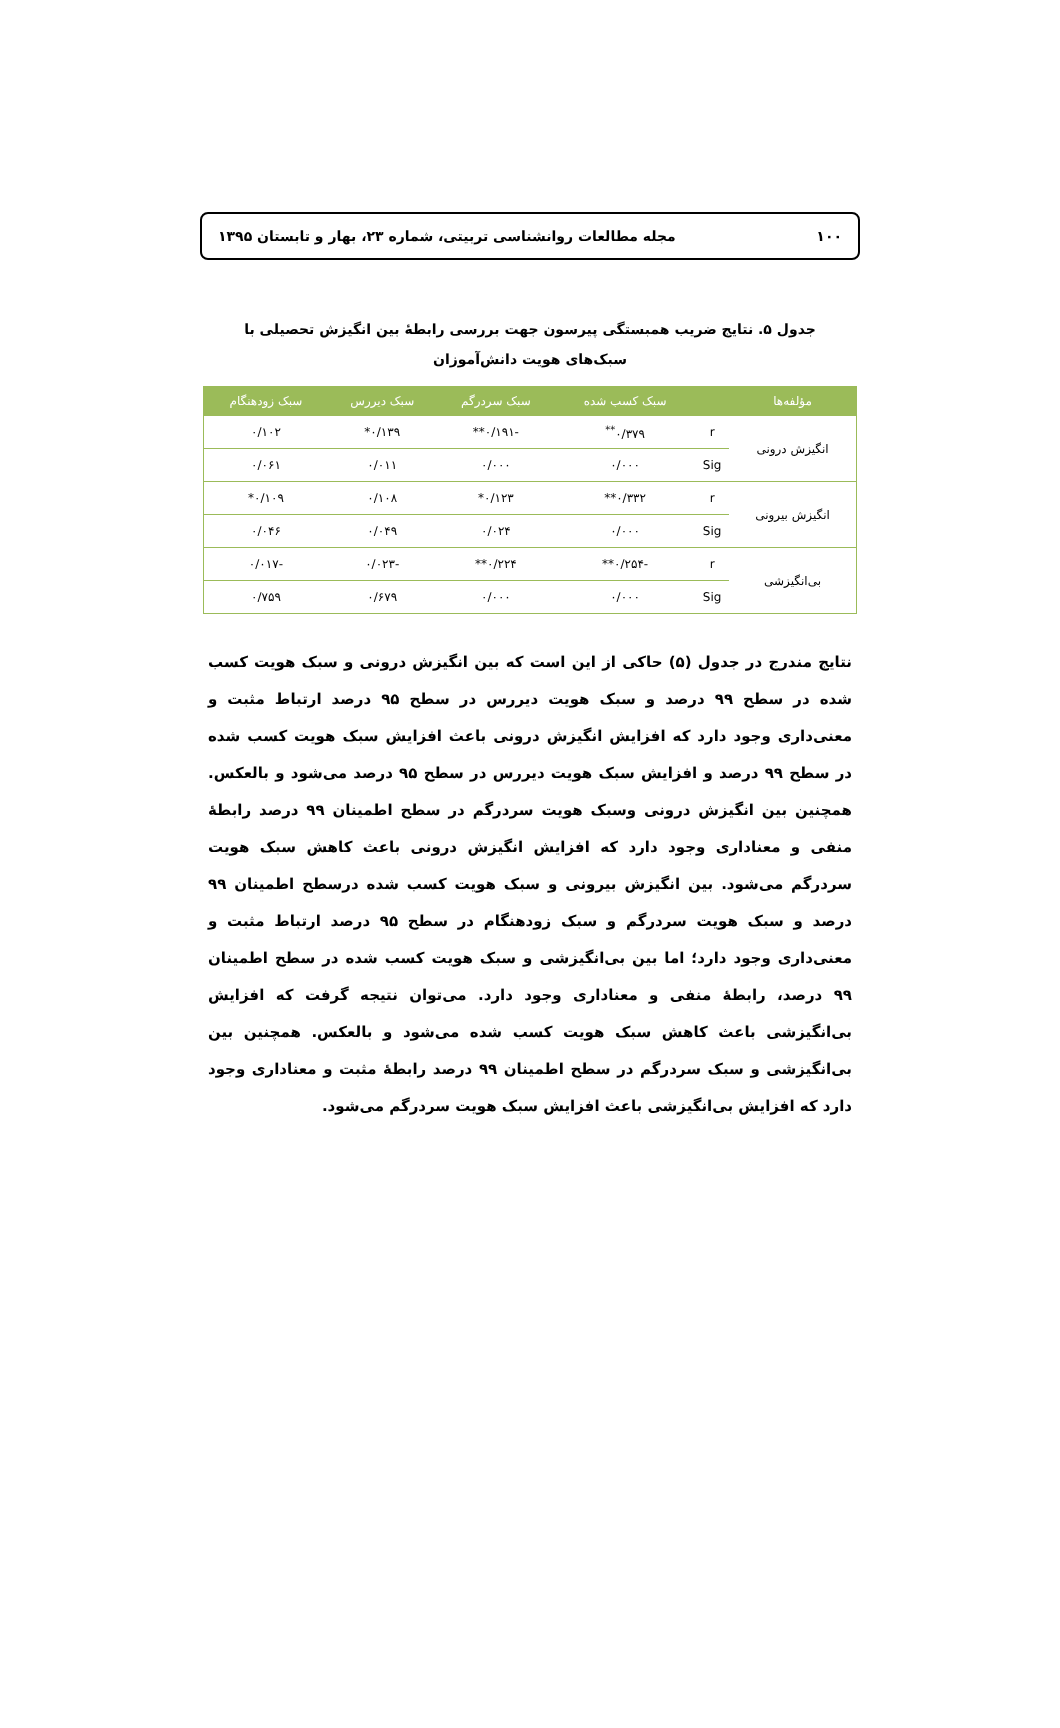۱۰۰ مجله مطالعات روانشناسی تربیتی، شماره ۲۳، بهار و تابستان ۱۳۹۵
جدول ۵. نتایج ضریب همبستگی پیرسون جهت بررسی رابطهٔ بین انگیزش تحصیلی با سبک‌های هویت دانش‌آموزان
| مؤلفه‌ها | | سبک کسب شده | سبک سردرگم | سبک دیررس | سبک زودهنگام |
| --- | --- | --- | --- | --- | --- |
| انگیزش درونی | r | ۰/۳۷۹<sup>**</sup> | -۰/۱۹۱** | ۰/۱۳۹* | ۰/۱۰۲ |
| | Sig | ۰/۰۰۰ | ۰/۰۰۰ | ۰/۰۱۱ | ۰/۰۶۱ |
| انگیزش بیرونی | r | ۰/۳۳۲** | ۰/۱۲۳* | ۰/۱۰۸ | ۰/۱۰۹* |
| | Sig | ۰/۰۰۰ | ۰/۰۲۴ | ۰/۰۴۹ | ۰/۰۴۶ |
| بی‌انگیزشی | r | -۰/۲۵۴** | ۰/۲۲۴** | -۰/۰۲۳ | -۰/۰۱۷ |
| | Sig | ۰/۰۰۰ | ۰/۰۰۰ | ۰/۶۷۹ | ۰/۷۵۹ |
نتایج مندرج در جدول (۵) حاکی از این است که بین انگیزش درونی و سبک هویت کسب شده در سطح ۹۹ درصد و سبک هویت دیررس در سطح ۹۵ درصد ارتباط مثبت و معنی‌داری وجود دارد که افزایش انگیزش درونی باعث افزایش سبک هویت کسب شده در سطح ۹۹ درصد و افزایش سبک هویت دیررس در سطح ۹۵ درصد می‌شود و بالعکس. همچنین بین انگیزش درونی وسبک هویت سردرگم در سطح اطمینان ۹۹ درصد رابطهٔ منفی و معناداری وجود دارد که افزایش انگیزش درونی باعث کاهش سبک هویت سردرگم می‌شود. بین انگیزش بیرونی و سبک هویت کسب شده درسطح اطمینان ۹۹ درصد و سبک هویت سردرگم و سبک زودهنگام در سطح ۹۵ درصد ارتباط مثبت و معنی‌داری وجود دارد؛ اما بین بی‌انگیزشی و سبک هویت کسب شده در سطح اطمینان ۹۹ درصد، رابطهٔ منفی و معناداری وجود دارد. می‌توان نتیجه گرفت که افزایش بی‌انگیزشی باعث کاهش سبک هویت کسب شده می‌شود و بالعکس. همچنین بین بی‌انگیزشی و سبک سردرگم در سطح اطمینان ۹۹ درصد رابطهٔ مثبت و معناداری وجود دارد که افزایش بی‌انگیزشی باعث افزایش سبک هویت سردرگم می‌شود.